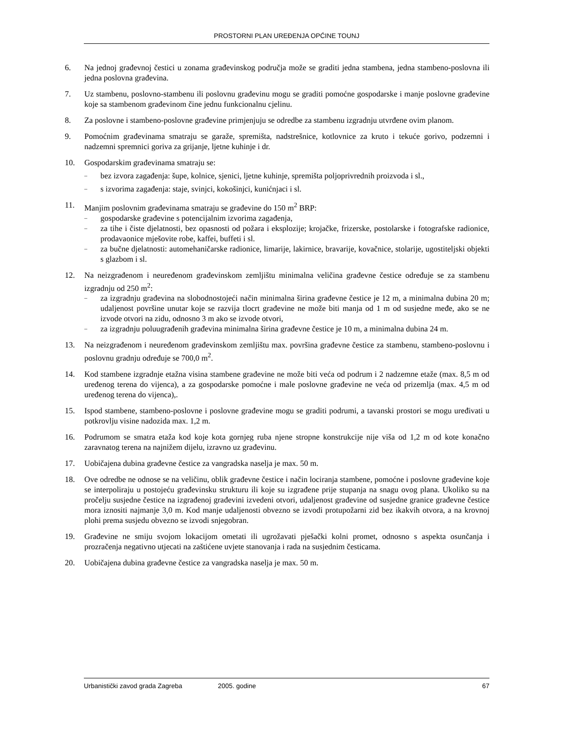PROSTORNI PLAN UREĐENJA OPĆINE TOUNJ
6. Na jednoj građevnoj čestici u zonama građevinskog područja može se graditi jedna stambena, jedna stambeno-poslovna ili jedna poslovna građevina.
7. Uz stambenu, poslovno-stambenu ili poslovnu građevinu mogu se graditi pomoćne gospodarske i manje poslovne građevine koje sa stambenom građevinom čine jednu funkcionalnu cjelinu.
8. Za poslovne i stambeno-poslovne građevine primjenjuju se odredbe za stambenu izgradnju utvrđene ovim planom.
9. Pomoćnim građevinama smatraju se garaže, spremišta, nadstrešnice, kotlovnice za kruto i tekuće gorivo, podzemni i nadzemni spremnici goriva za grijanje, ljetne kuhinje i dr.
10. Gospodarskim građevinama smatraju se:
– bez izvora zagađenja: šupe, kolnice, sjenici, ljetne kuhinje, spremišta poljoprivrednih proizvoda i sl.,
– s izvorima zagađenja: staje, svinjci, kokošinjci, kunićnjaci i sl.
11. Manjim poslovnim građevinama smatraju se građevine do 150 m<sup>2</sup> BRP:
– gospodarske građevine s potencijalnim izvorima zagađenja,
– za tihe i čiste djelatnosti, bez opasnosti od požara i eksplozije; krojačke, frizerske, postolarske i fotografske radionice, prodavaonice mješovite robe, kaffei, buffeti i sl.
– za bučne djelatnosti: automehaničarske radionice, limarije, lakirnice, bravarije, kovačnice, stolarije, ugostiteljski objekti s glazbom i sl.
12. Na neizgrađenom i neuređenom građevinskom zemljištu minimalna veličina građevne čestice određuje se za stambenu izgradnju od 250 m<sup>2</sup>:
– za izgradnju građevina na slobodnostojeći način minimalna širina građevne čestice je 12 m, a minimalna dubina 20 m; udaljenost površine unutar koje se razvija tlocrt građevine ne može biti manja od 1 m od susjedne međe, ako se ne izvode otvori na zidu, odnosno 3 m ako se izvode otvori,
– za izgradnju poluugrađenih građevina minimalna širina građevne čestice je 10 m, a minimalna dubina 24 m.
13. Na neizgrađenom i neuređenom građevinskom zemljištu max. površina građevne čestice za stambenu, stambeno-poslovnu i poslovnu gradnju određuje se 700,0 m<sup>2</sup>.
14. Kod stambene izgradnje etažna visina stambene građevine ne može biti veća od podrum i 2 nadzemne etaže (max. 8,5 m od uređenog terena do vijenca), a za gospodarske pomoćne i male poslovne građevine ne veća od prizemlja (max. 4,5 m od uređenog terena do vijenca),.
15. Ispod stambene, stambeno-poslovne i poslovne građevine mogu se graditi podrumi, a tavanski prostori se mogu uređivati u potkrovlju visine nadozida max. 1,2 m.
16. Podrumom se smatra etaža kod koje kota gornjeg ruba njene stropne konstrukcije nije viša od 1,2 m od kote konačno zaravnatog terena na najnižem dijelu, izravno uz građevinu.
17. Uobičajena dubina građevne čestice za vangradska naselja je max. 50 m.
18. Ove odredbe ne odnose se na veličinu, oblik građevne čestice i način lociranja stambene, pomoćne i poslovne građevine koje se interpoliraju u postojeću građevinsku strukturu ili koje su izgrađene prije stupanja na snagu ovog plana. Ukoliko su na pročelju susjedne čestice na izgrađenoj građevini izvedeni otvori, udaljenost građevine od susjedne granice građevne čestice mora iznositi najmanje 3,0 m. Kod manje udaljenosti obvezno se izvodi protupožarni zid bez ikakvih otvora, a na krovnoj plohi prema susjedu obvezno se izvodi snjegobran.
19. Građevine ne smiju svojom lokacijom ometati ili ugrožavati pješački kolni promet, odnosno s aspekta osunčanja i prozračenja negativno utjecati na zaštićene uvjete stanovanja i rada na susjednim česticama.
20. Uobičajena dubina građevne čestice za vangradska naselja je max. 50 m.
Urbanistički zavod grada Zagreba 2005. godine 67